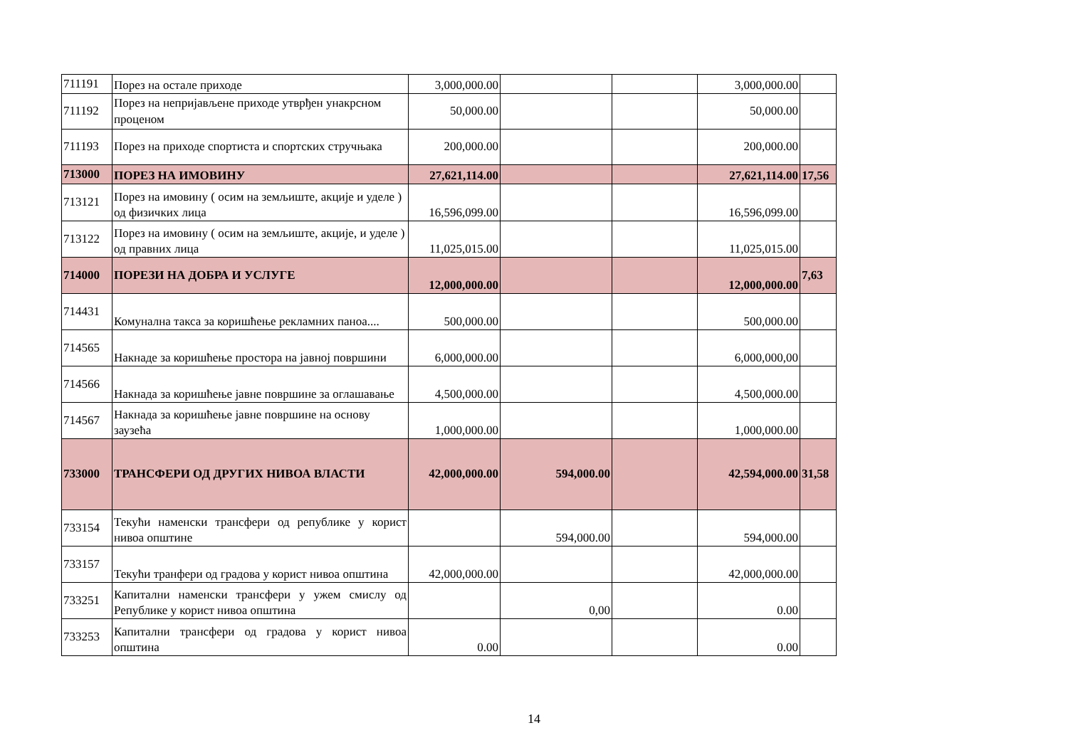| 711191 | Порез на остале приходе | 3,000,000.00 | | | 3,000,000.00 | |
| 711192 | Порез на непријављене приходе утврђен унакрсном проценом | 50,000.00 | | | 50,000.00 | |
| 711193 | Порез на приходе спортиста и спортских стручњака | 200,000.00 | | | 200,000.00 | |
| 713000 | ПОРЕЗ НА ИМОВИНУ | 27,621,114.00 | | | 27,621,114.00 | 17,56 |
| 713121 | Порез на имовину ( осим на земљиште, акције и уделе ) од физичких лица | 16,596,099.00 | | | 16,596,099.00 | |
| 713122 | Порез на имовину ( осим на земљиште, акције, и уделе ) од правних лица | 11,025,015.00 | | | 11,025,015.00 | |
| 714000 | ПОРЕЗИ НА ДОБРА И УСЛУГЕ | 12,000,000.00 | | | 12,000,000.00 | 7,63 |
| 714431 | Комунална такса за коришћење рекламних паноа.... | 500,000.00 | | | 500,000.00 | |
| 714565 | Накнаде за коришћење простора на јавној површини | 6,000,000.00 | | | 6,000,000,00 | |
| 714566 | Накнада за коришћење јавне површине за оглашавање | 4,500,000.00 | | | 4,500,000.00 | |
| 714567 | Накнада за коришћење јавне површине на основу заузећа | 1,000,000.00 | | | 1,000,000.00 | |
| 733000 | ТРАНСФЕРИ ОД ДРУГИХ НИВОА ВЛАСТИ | 42,000,000.00 | 594,000.00 | | 42,594,000.00 | 31,58 |
| 733154 | Текући наменски трансфери од републике у корист нивоа општине | | 594,000.00 | | 594,000.00 | |
| 733157 | Текући транфери од градова у корист нивоа општина | 42,000,000.00 | | | 42,000,000.00 | |
| 733251 | Капитални наменски трансфери у ужем смислу од Републике у корист нивоа општина | | 0,00 | | 0.00 | |
| 733253 | Капитални трансфери од градова у корист нивоа општина | 0.00 | | | 0.00 | |
14